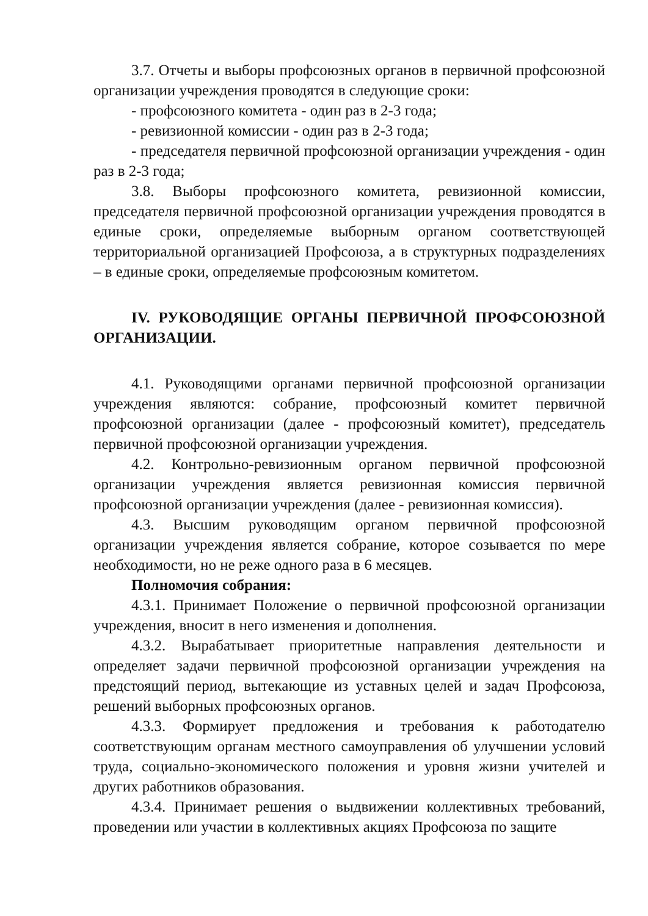3.7. Отчеты и выборы профсоюзных органов в первичной профсоюзной организации учреждения проводятся в следующие сроки:
- профсоюзного комитета - один раз в 2-3 года;
- ревизионной комиссии - один раз в 2-3 года;
- председателя первичной профсоюзной организации учреждения - один раз в 2-3 года;
3.8. Выборы профсоюзного комитета, ревизионной комиссии, председателя первичной профсоюзной организации учреждения проводятся в единые сроки, определяемые выборным органом соответствующей территориальной организацией Профсоюза, а в структурных подразделениях – в единые сроки, определяемые профсоюзным комитетом.
IV. РУКОВОДЯЩИЕ ОРГАНЫ ПЕРВИЧНОЙ ПРОФСОЮЗНОЙ ОРГАНИЗАЦИИ.
4.1. Руководящими органами первичной профсоюзной организации учреждения являются: собрание, профсоюзный комитет первичной профсоюзной организации (далее - профсоюзный комитет), председатель первичной профсоюзной организации учреждения.
4.2. Контрольно-ревизионным органом первичной профсоюзной организации учреждения является ревизионная комиссия первичной профсоюзной организации учреждения (далее - ревизионная комиссия).
4.3. Высшим руководящим органом первичной профсоюзной организации учреждения является собрание, которое созывается по мере необходимости, но не реже одного раза в 6 месяцев.
Полномочия собрания:
4.3.1. Принимает Положение о первичной профсоюзной организации учреждения, вносит в него изменения и дополнения.
4.3.2. Вырабатывает приоритетные направления деятельности и определяет задачи первичной профсоюзной организации учреждения на предстоящий период, вытекающие из уставных целей и задач Профсоюза, решений выборных профсоюзных органов.
4.3.3. Формирует предложения и требования к работодателю соответствующим органам местного самоуправления об улучшении условий труда, социально-экономического положения и уровня жизни учителей и других работников образования.
4.3.4. Принимает решения о выдвижении коллективных требований, проведении или участии в коллективных акциях Профсоюза по защите